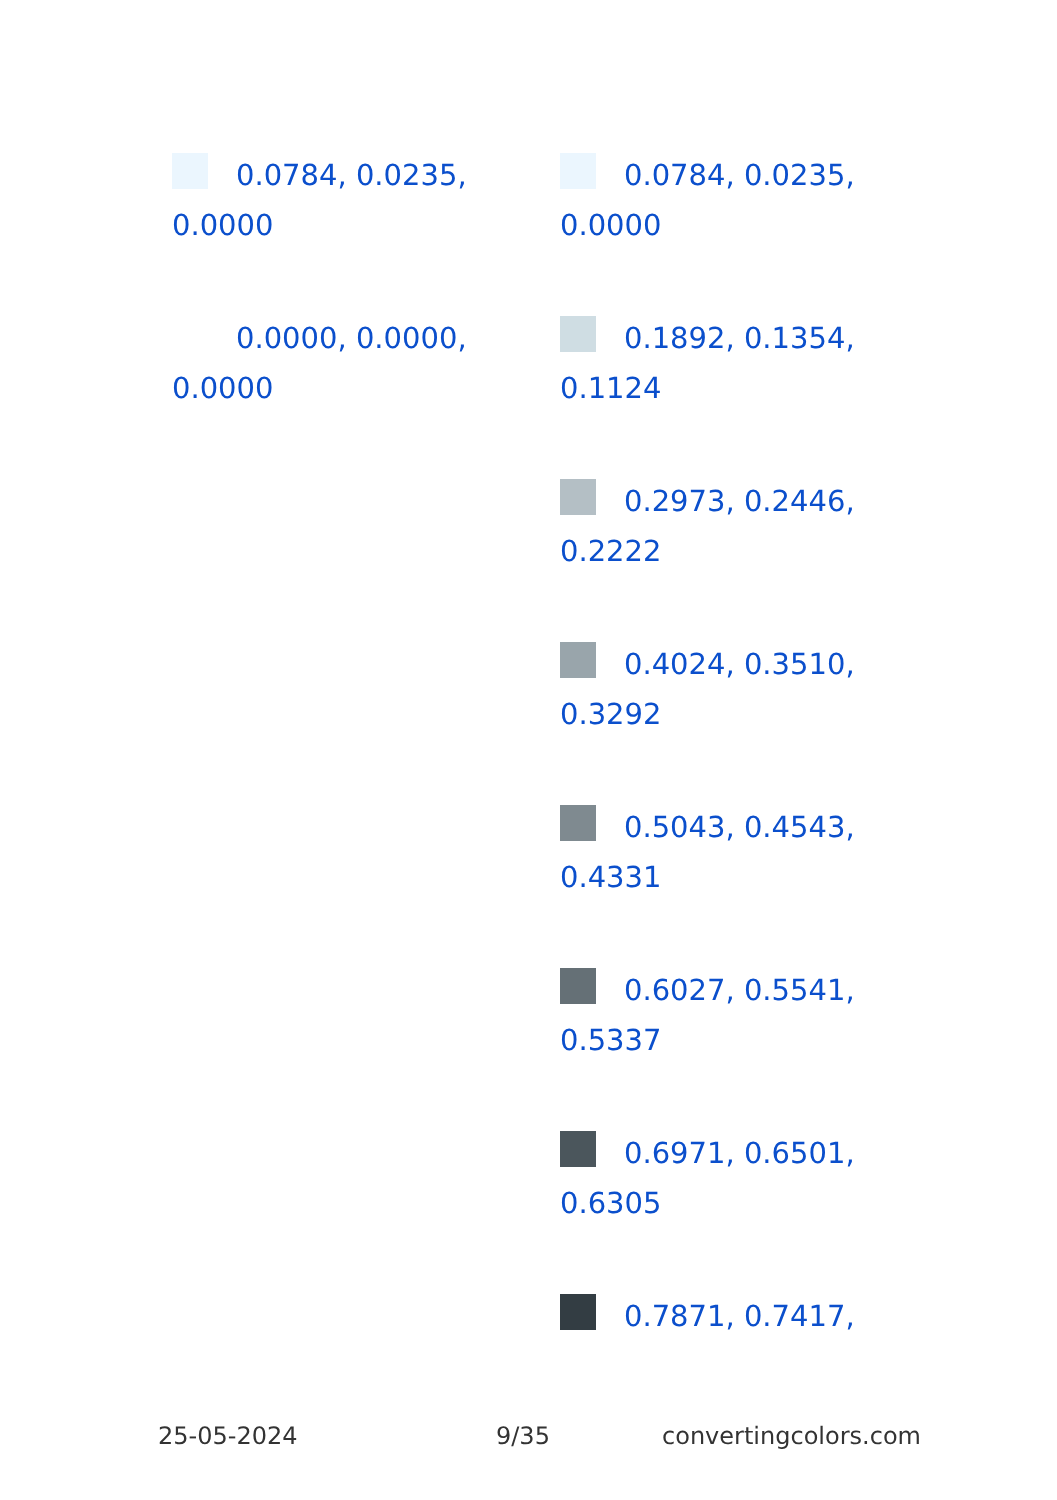0.0784, 0.0235, 0.0000
0.0000, 0.0000, 0.0000
0.0784, 0.0235, 0.0000
0.1892, 0.1354, 0.1124
0.2973, 0.2446, 0.2222
0.4024, 0.3510, 0.3292
0.5043, 0.4543, 0.4331
0.6027, 0.5541, 0.5337
0.6971, 0.6501, 0.6305
0.7871, 0.7417,
25-05-2024 9/35 convertingcolors.com